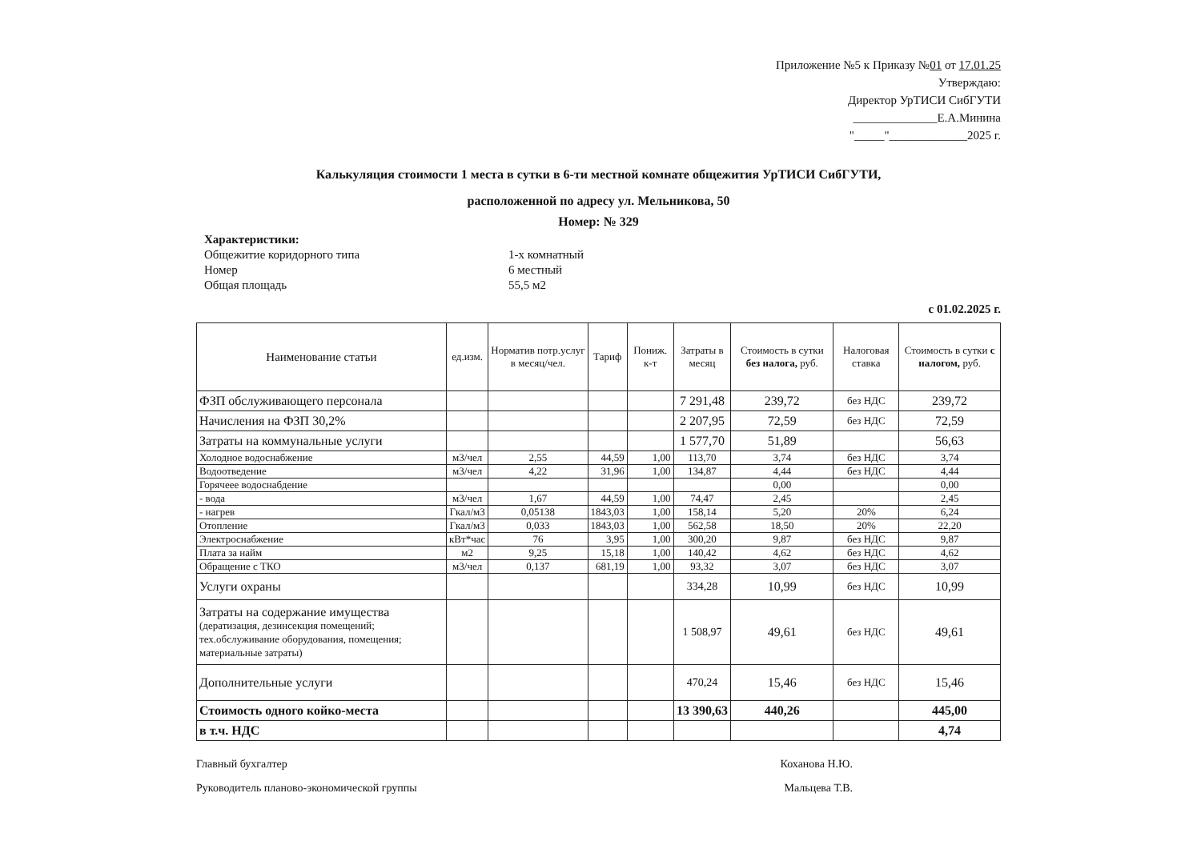Приложение №5 к Приказу №01 от 17.01.25
Утверждаю:
Директор УрТИСИ СибГУТИ
______________Е.А.Минина
"_____"_____________2025 г.
Калькуляция стоимости 1 места в сутки в 6-ти местной комнате общежития УрТИСИ СибГУТИ,
расположенной по адресу ул. Мельникова, 50
Номер: № 329
Характеристики:
Общежитие коридорного типа 1-х комнатный
Номер 6 местный
Общая площадь 55,5 м2
с 01.02.2025 г.
| Наименование статьи | ед.изм. | Норматив потр.услуг в месяц/чел. | Тариф | Пониж. к-т | Затраты в месяц | Стоимость в сутки без налога, руб. | Налоговая ставка | Стоимость в сутки с налогом, руб. |
| --- | --- | --- | --- | --- | --- | --- | --- | --- |
| ФЗП обслуживающего персонала | | | | | 7 291,48 | 239,72 | без НДС | 239,72 |
| Начисления на ФЗП 30,2% | | | | | 2 207,95 | 72,59 | без НДС | 72,59 |
| Затраты на коммунальные услуги | | | | | 1 577,70 | 51,89 | | 56,63 |
| Холодное водоснабжение | м3/чел | 2,55 | 44,59 | 1,00 | 113,70 | 3,74 | без НДС | 3,74 |
| Водоотведение | м3/чел | 4,22 | 31,96 | 1,00 | 134,87 | 4,44 | без НДС | 4,44 |
| Горячеее водоснабдение | | | | | | 0,00 | | 0,00 |
| - вода | м3/чел | 1,67 | 44,59 | 1,00 | 74,47 | 2,45 | | 2,45 |
| - нагрев | Гкал/м3 | 0,05138 | 1843,03 | 1,00 | 158,14 | 5,20 | 20% | 6,24 |
| Отопление | Гкал/м3 | 0,033 | 1843,03 | 1,00 | 562,58 | 18,50 | 20% | 22,20 |
| Электроснабжение | кВт*час | 76 | 3,95 | 1,00 | 300,20 | 9,87 | без НДС | 9,87 |
| Плата за найм | м2 | 9,25 | 15,18 | 1,00 | 140,42 | 4,62 | без НДС | 4,62 |
| Обращение с ТКО | м3/чел | 0,137 | 681,19 | 1,00 | 93,32 | 3,07 | без НДС | 3,07 |
| Услуги охраны | | | | | 334,28 | 10,99 | без НДС | 10,99 |
| Затраты на содержание имущества (дератизация, дезинсекция помещений; тех.обслуживание оборудования, помещения; материальные затраты) | | | | | 1 508,97 | 49,61 | без НДС | 49,61 |
| Дополнительные услуги | | | | | 470,24 | 15,46 | без НДС | 15,46 |
| Стоимость одного койко-места | | | | | 13 390,63 | 440,26 | | 445,00 |
| в т.ч. НДС | | | | | | | | 4,74 |
Главный бухгалтер Коханова Н.Ю.
Руководитель планово-экономической группы Мальцева Т.В.